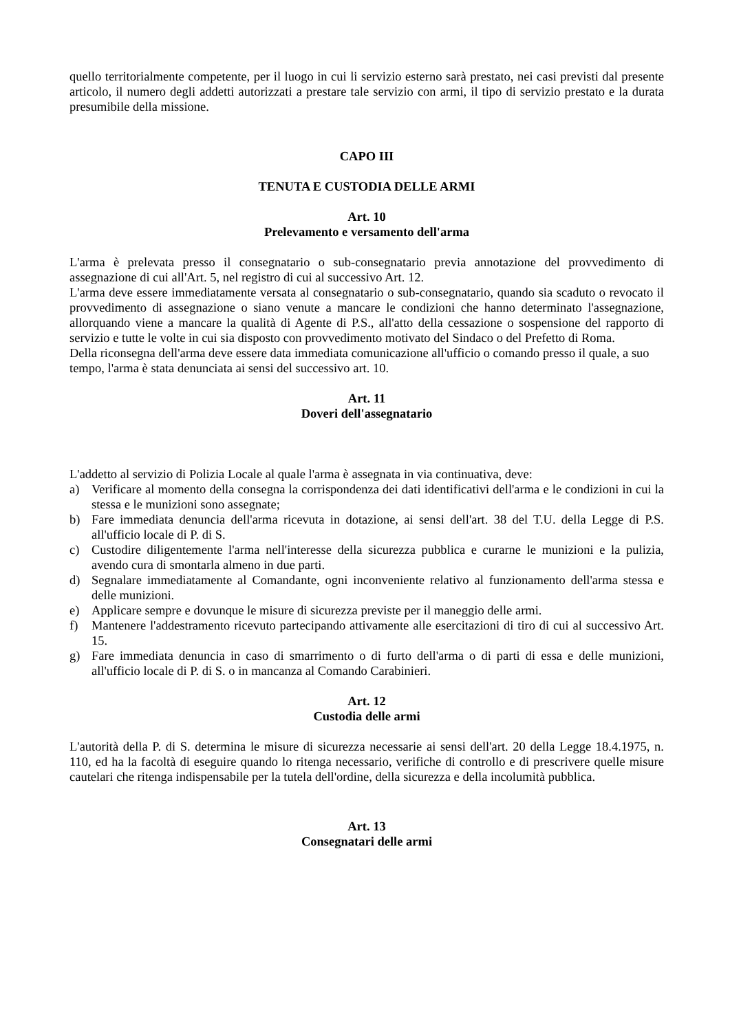quello territorialmente competente, per il luogo in cui li servizio esterno sarà prestato, nei casi previsti dal presente articolo, il numero degli addetti autorizzati a prestare tale servizio con armi, il tipo di servizio prestato e la durata presumibile della missione.
CAPO III
TENUTA E CUSTODIA DELLE ARMI
Art. 10
Prelevamento e versamento dell'arma
L'arma è prelevata presso il consegnatario o sub-consegnatario previa annotazione del provvedimento di assegnazione di cui all'Art. 5, nel registro di cui al successivo Art. 12.
L'arma deve essere immediatamente versata al consegnatario o sub-consegnatario, quando sia scaduto o revocato il provvedimento di assegnazione o siano venute a mancare le condizioni che hanno determinato l'assegnazione, allorquando viene a mancare la qualità di Agente di P.S., all'atto della cessazione o sospensione del rapporto di servizio e tutte le volte in cui sia disposto con provvedimento motivato del Sindaco o del Prefetto di Roma.
Della riconsegna dell'arma deve essere data immediata comunicazione all'ufficio o comando presso il quale, a suo tempo, l'arma è stata denunciata ai sensi del successivo art. 10.
Art. 11
Doveri dell'assegnatario
L'addetto al servizio di Polizia Locale al quale l'arma è assegnata in via continuativa, deve:
a) Verificare al momento della consegna la corrispondenza dei dati identificativi dell'arma e le condizioni in cui la stessa e le munizioni sono assegnate;
b) Fare immediata denuncia dell'arma ricevuta in dotazione, ai sensi dell'art. 38 del T.U. della Legge di P.S. all'ufficio locale di P. di S.
c) Custodire diligentemente l'arma nell'interesse della sicurezza pubblica e curarne le munizioni e la pulizia, avendo cura di smontarla almeno in due parti.
d) Segnalare immediatamente al Comandante, ogni inconveniente relativo al funzionamento dell'arma stessa e delle munizioni.
e) Applicare sempre e dovunque le misure di sicurezza previste per il maneggio delle armi.
f) Mantenere l'addestramento ricevuto partecipando attivamente alle esercitazioni di tiro di cui al successivo Art. 15.
g) Fare immediata denuncia in caso di smarrimento o di furto dell'arma o di parti di essa e delle munizioni, all'ufficio locale di P. di S. o in mancanza al Comando Carabinieri.
Art. 12
Custodia delle armi
L'autorità della P. di S. determina le misure di sicurezza necessarie ai sensi dell'art. 20 della Legge 18.4.1975, n. 110, ed ha la facoltà di eseguire quando lo ritenga necessario, verifiche di controllo e di prescrivere quelle misure cautelari che ritenga indispensabile per la tutela dell'ordine, della sicurezza e della incolumità pubblica.
Art. 13
Consegnatari delle armi